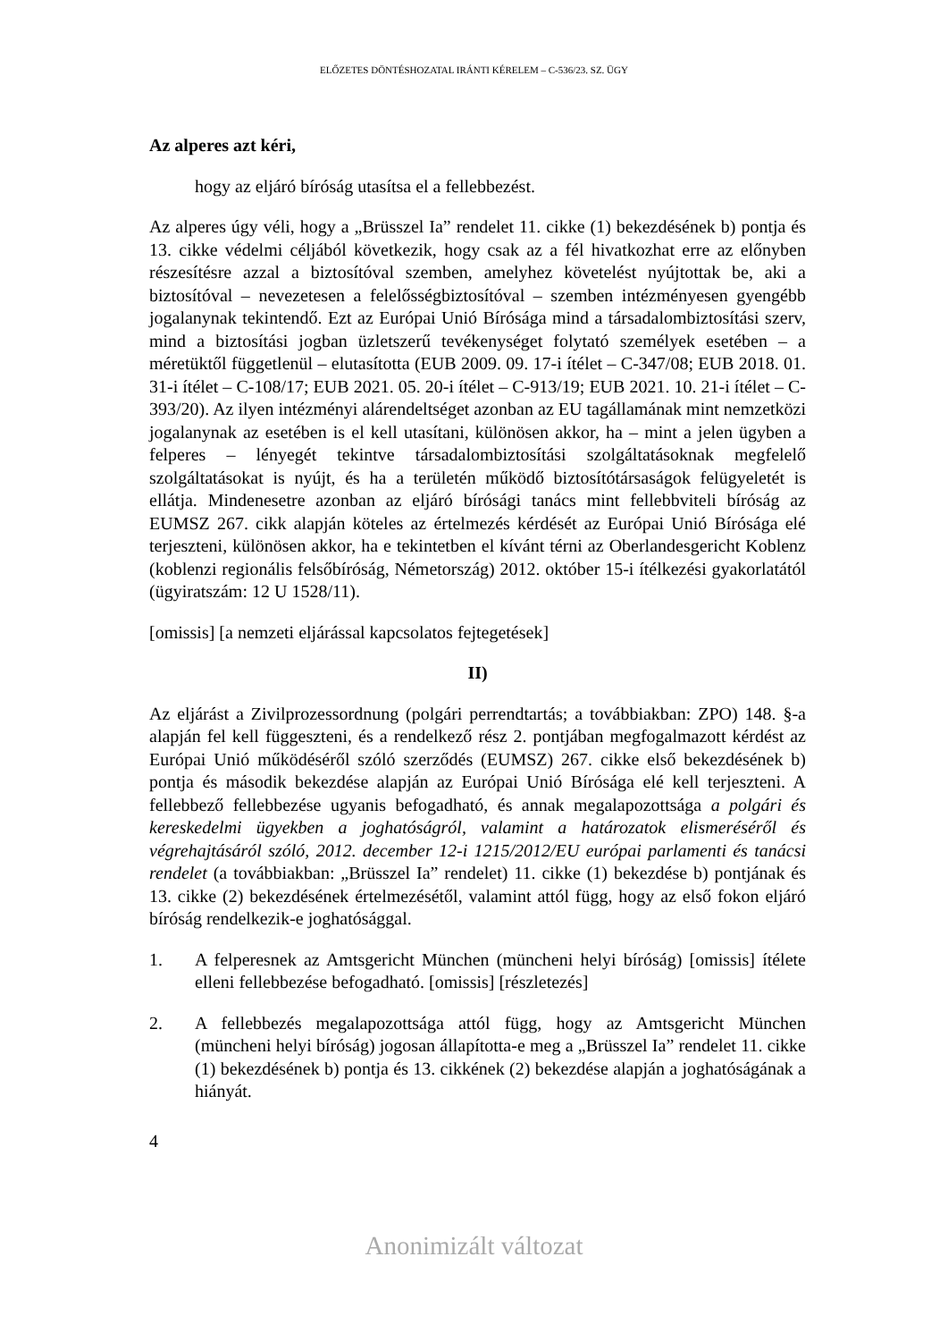ELŐZETES DÖNTÉSHOZATAL IRÁNTI KÉRELEM – C-536/23. SZ. ÜGY
Az alperes azt kéri,
hogy az eljáró bíróság utasítsa el a fellebbezést.
Az alperes úgy véli, hogy a „Brüsszel Ia” rendelet 11. cikke (1) bekezdésének b) pontja és 13. cikke védelmi céljából következik, hogy csak az a fél hivatkozhat erre az előnyben részesítésre azzal a biztosítóval szemben, amelyhez követelést nyújtottak be, aki a biztosítóval – nevezetesen a felelősségbiztosítóval – szemben intézményesen gyengébb jogalanynak tekintendő. Ezt az Európai Unió Bírósága mind a társadalombiztosítási szerv, mind a biztosítási jogban üzletszerű tevékenységet folytató személyek esetében – a méretüktől függetlenül – elutasította (EUB 2009. 09. 17-i ítélet – C-347/08; EUB 2018. 01. 31-i ítélet – C-108/17; EUB 2021. 05. 20-i ítélet – C-913/19; EUB 2021. 10. 21-i ítélet – C-393/20). Az ilyen intézményi alárendeltséget azonban az EU tagállamának mint nemzetközi jogalanynak az esetében is el kell utasítani, különösen akkor, ha – mint a jelen ügyben a felperes – lényegét tekintve társadalombiztosítási szolgáltatásoknak megfelelő szolgáltatásokat is nyújt, és ha a területén működő biztosítótársaságok felügyeletét is ellátja. Mindenesetre azonban az eljáró bírósági tanács mint fellebbviteli bíróság az EUMSZ 267. cikk alapján köteles az értelmezés kérdését az Európai Unió Bírósága elé terjeszteni, különösen akkor, ha e tekintetben el kívánt térni az Oberlandesgericht Koblenz (koblenzi regionális felsőbíróság, Németország) 2012. október 15-i ítélkezési gyakorlatától (ügyiratszám: 12 U 1528/11).
[omissis] [a nemzeti eljárással kapcsolatos fejtegetések]
II)
Az eljárást a Zivilprozessordnung (polgári perrendtartás; a továbbiakban: ZPO) 148. §-a alapján fel kell függeszteni, és a rendelkező rész 2. pontjában megfogalmazott kérdést az Európai Unió működéséről szóló szerződés (EUMSZ) 267. cikke első bekezdésének b) pontja és második bekezdése alapján az Európai Unió Bírósága elé kell terjeszteni. A fellebbező fellebbezése ugyanis befogadható, és annak megalapozottsága a polgári és kereskedelmi ügyekben a joghatóságról, valamint a határozatok elismeréséről és végrehajtásáról szóló, 2012. december 12-i 1215/2012/EU európai parlamenti és tanácsi rendelet (a továbbiakban: „Brüsszel Ia” rendelet) 11. cikke (1) bekezdése b) pontjának és 13. cikke (2) bekezdésének értelmezésétől, valamint attól függ, hogy az első fokon eljáró bíróság rendelkezik-e joghatósággal.
1. A felperesnek az Amtsgericht München (müncheni helyi bíróság) [omissis] ítélete elleni fellebbezése befogadható. [omissis] [részletezés]
2. A fellebbezés megalapozottsága attól függ, hogy az Amtsgericht München (müncheni helyi bíróság) jogosan állapította-e meg a „Brüsszel Ia” rendelet 11. cikke (1) bekezdésének b) pontja és 13. cikkének (2) bekezdése alapján a joghatóságának a hiányát.
4
Anonimizált változat